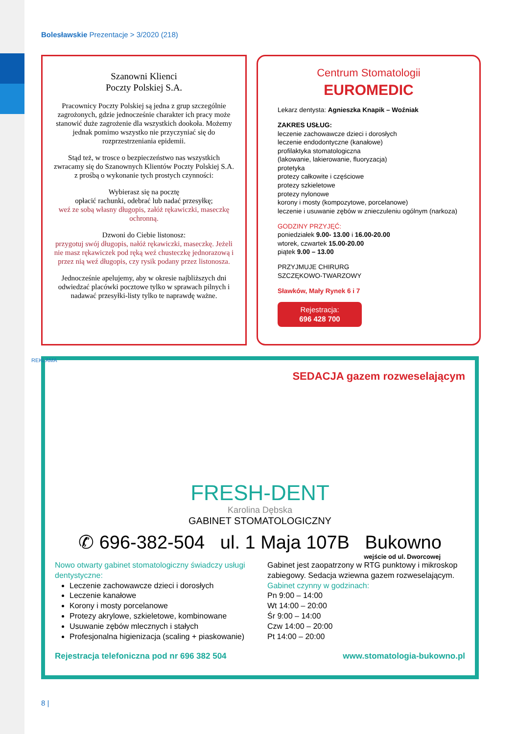Bolesławskie Prezentacje > 3/2020 (218)
Szanowni Klienci
Poczty Polskiej S.A.
Pracownicy Poczty Polskiej są jedna z grup szczególnie zagrożonych, gdzie jednocześnie charakter ich pracy może stanowić duże zagrożenie dla wszystkich dookoła. Możemy jednak pomimo wszystko nie przyczyniać się do rozprzestrzeniania epidemii.
Stąd też, w trosce o bezpieczeństwo nas wszystkich zwracamy się do Szanownych Klientów Poczty Polskiej S.A. z prośbą o wykonanie tych prostych czynności:
Wybierasz się na pocztę
opłacić rachunki, odebrać lub nadać przesyłkę;
weź ze sobą własny długopis, załóż rękawiczki, maseczkę ochronną.
Dzwoni do Ciebie listonosz:
przygotuj swój długopis, nałóż rękawiczki, maseczkę. Jeżeli nie masz rękawiczek pod ręką weź chusteczkę jednorazową i przez nią weź długopis, czy rysik podany przez listonosza.
Jednocześnie apelujemy, aby w okresie najbliższych dni odwiedzać placówki pocztowe tylko w sprawach pilnych i nadawać przesyłki-listy tylko te naprawdę ważne.
Centrum Stomatologii
EUROMEDIC
Lekarz dentysta: Agnieszka Knapik – Woźniak
ZAKRES USŁUG:
leczenie zachowawcze dzieci i dorosłych
leczenie endodontyczne (kanałowe)
profilaktyka stomatologiczna
(lakowanie, lakierowanie, fluoryzacja)
protetyka
protezy całkowite i częściowe
protezy szkieletowe
protezy nylonowe
korony i mosty (kompozytowe, porcelanowe)
leczenie i usuwanie zębów w znieczuleniu ogólnym (narkoza)
GODZINY PRZYJĘĆ:
poniedziałek 9.00- 13.00 i 16.00-20.00
wtorek, czwartek 15.00-20.00
piątek 9.00 – 13.00
PRZYJMUJE CHIRURG
SZCZĘKOWO-TWARZOWY
Sławków, Mały Rynek 6 i 7
Rejestracja:
696 428 700
SEDACJA gazem rozweselającym
FRESH-DENT
Karolina Dębska
GABINET STOMATOLOGICZNY
✆ 696-382-504 ul. 1 Maja 107B Bukowno
wejście od ul. Dworcowej
Nowo otwarty gabinet stomatologiczny świadczy usługi dentystyczne:
Leczenie zachowawcze dzieci i dorosłych
Leczenie kanałowe
Korony i mosty porcelanowe
Protezy akrylowe, szkieletowe, kombinowane
Usuwanie zębów mlecznych i stałych
Profesjonalna higienizacja (scaling + piaskowanie)
Gabinet jest zaopatrzony w RTG punktowy i mikroskop zabiegowy. Sedacja wziewna gazem rozweselającym.
Gabinet czynny w godzinach:
Pn 9:00 – 14:00
Wt 14:00 – 20:00
Śr 9:00 – 14:00
Czw 14:00 – 20:00
Pt 14:00 – 20:00
Rejestracja telefoniczna pod nr 696 382 504 www.stomatologia-bukowno.pl
REKLAMA
8 |